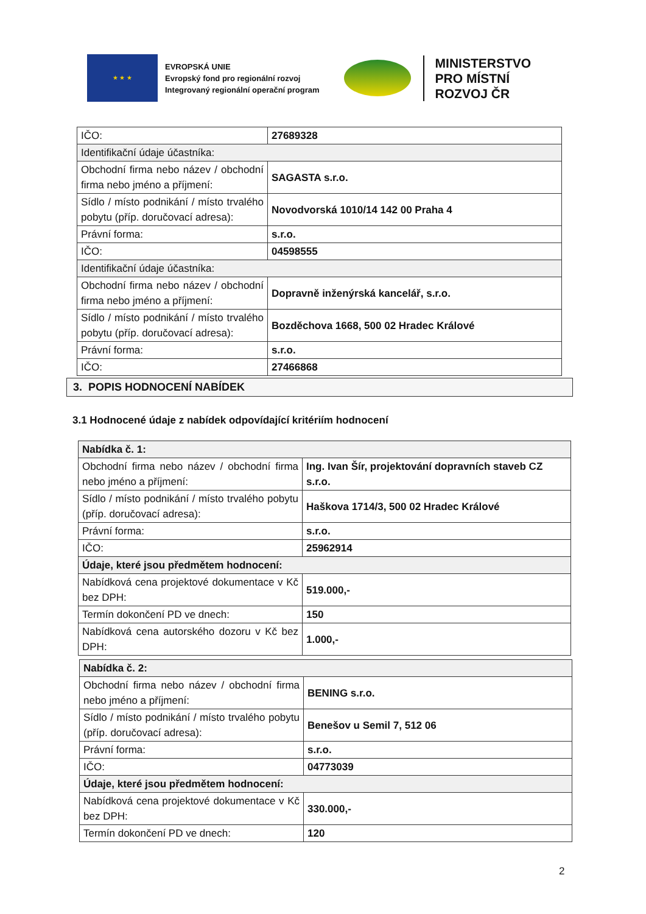★ ★ ★
EVROPSKÁ UNIE
Evropský fond pro regionální rozvoj
Integrovaný regionální operační program
MINISTERSTVO
PRO MÍSTNÍ
ROZVOJ ČR
| IČO: | 27689328 |
| Identifikační údaje účastníka: | |
| Obchodní firma nebo název / obchodní firma nebo jméno a příjmení: | SAGASTA s.r.o. |
| Sídlo / místo podnikání / místo trvalého pobytu (příp. doručovací adresa): | Novodvorská 1010/14 142 00 Praha 4 |
| Právní forma: | s.r.o. |
| IČO: | 04598555 |
| Identifikační údaje účastníka: | |
| Obchodní firma nebo název / obchodní firma nebo jméno a příjmení: | Dopravně inženýrská kancelář, s.r.o. |
| Sídlo / místo podnikání / místo trvalého pobytu (příp. doručovací adresa): | Bozděchova 1668, 500 02 Hradec Králové |
| Právní forma: | s.r.o. |
| IČO: | 27466868 |
3. POPIS HODNOCENÍ NABÍDEK
3.1 Hodnocené údaje z nabídek odpovídající kritériím hodnocení
| Nabídka č. 1: | |
| Obchodní firma nebo název / obchodní firma nebo jméno a příjmení: | Ing. Ivan Šír, projektování dopravních staveb CZ s.r.o. |
| Sídlo / místo podnikání / místo trvalého pobytu (příp. doručovací adresa): | Haškova 1714/3, 500 02 Hradec Králové |
| Právní forma: | s.r.o. |
| IČO: | 25962914 |
| Údaje, které jsou předmětem hodnocení: | |
| Nabídková cena projektové dokumentace v Kč bez DPH: | 519.000,- |
| Termín dokončení PD ve dnech: | 150 |
| Nabídková cena autorského dozoru v Kč bez DPH: | 1.000,- |
| Nabídka č. 2: | |
| Obchodní firma nebo název / obchodní firma nebo jméno a příjmení: | BENING s.r.o. |
| Sídlo / místo podnikání / místo trvalého pobytu (příp. doručovací adresa): | Benešov u Semil 7, 512 06 |
| Právní forma: | s.r.o. |
| IČO: | 04773039 |
| Údaje, které jsou předmětem hodnocení: | |
| Nabídková cena projektové dokumentace v Kč bez DPH: | 330.000,- |
| Termín dokončení PD ve dnech: | 120 |
2